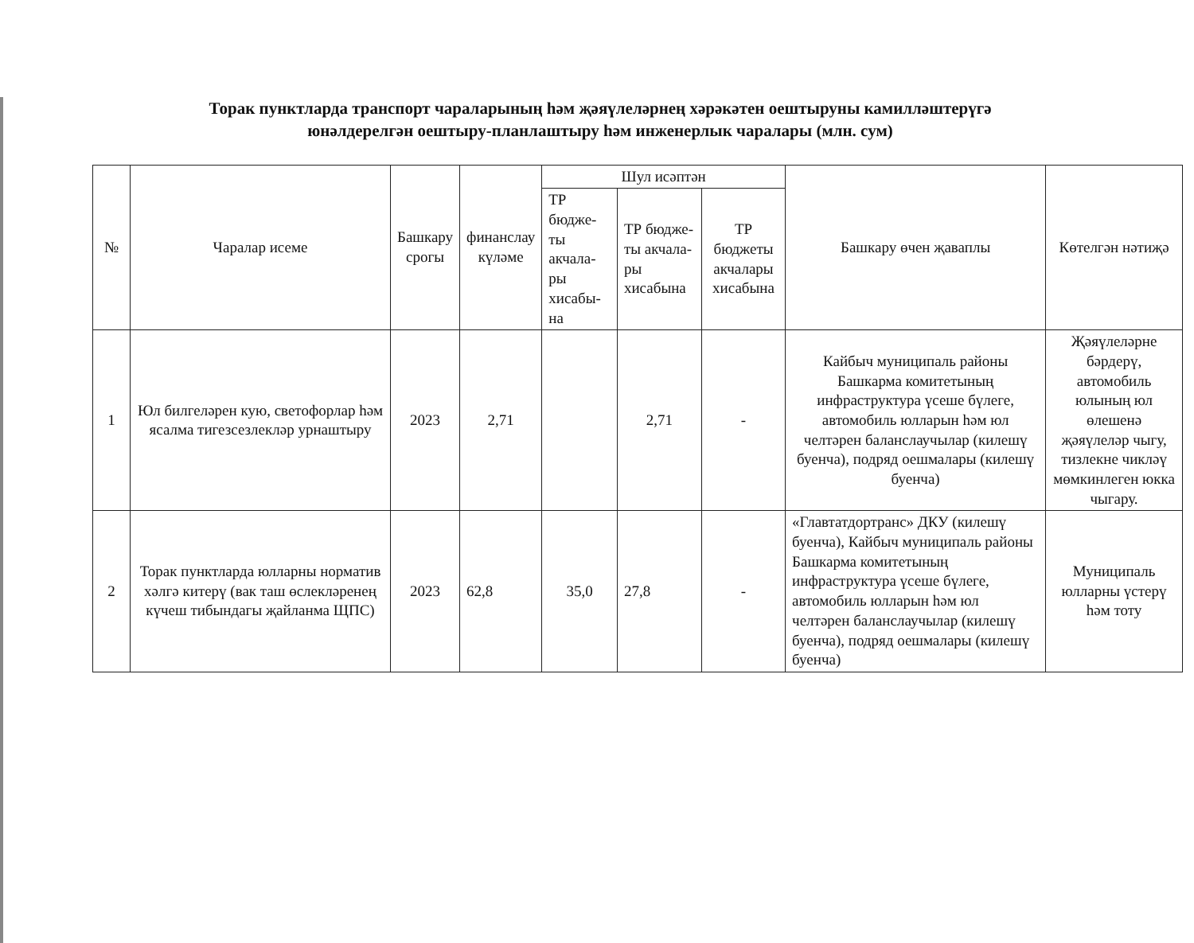Торак пунктларда транспорт чараларының һәм җәяүлеләрнең хәрәкәтен оештыруны камилләштерүгә юнәлдерелгән оештыру-планлаштыру һәм инженерлык чаралары (млн. сум)
| № | Чаралар исеме | Башкару срогы | финанслау күләме | Шул исәптән | | | Башкару өчен җаваплы | Көтелгән нәтиҗә |
| --- | --- | --- | --- | --- | --- | --- | --- | --- |
| | | | | ТР бюдже-ты акчала-ры хисабы-на | ТР бюдже-ты акчала-ры хисабына | ТР бюджеты акчалары хисабына | | |
| 1 | Юл билгеләрен кую, светофорлар һәм ясалма тигезсезлекләр урнаштыру | 2023 | 2,71 | | 2,71 | - | Кайбыч муниципаль районы Башкарма комитетының инфраструктура үсеше бүлеге, автомобиль юлларын һәм юл челтәрен баланслаучылар (килешү буенча), подряд оешмалары (килешү буенча) | Җәяүлеләрне бәрдерү, автомобиль юлының юл өлешенә җәяүлеләр чыгу, тизлекне чикләү мөмкинлеген юкка чыгару. |
| 2 | Торак пунктларда юлларны норматив хәлгә китерү (вак таш өслекләренең күчеш тибындагы җайланма ЩПС) | 2023 | 62,8 | 35,0 | 27,8 | - | «Главтатдортранс» ДКУ (килешү буенча), Кайбыч муниципаль районы Башкарма комитетының инфраструктура үсеше бүлеге, автомобиль юлларын һәм юл челтәрен баланслаучылар (килешү буенча), подряд оешмалары (килешү буенча) | Муниципаль юлларны үстерү һәм тоту |